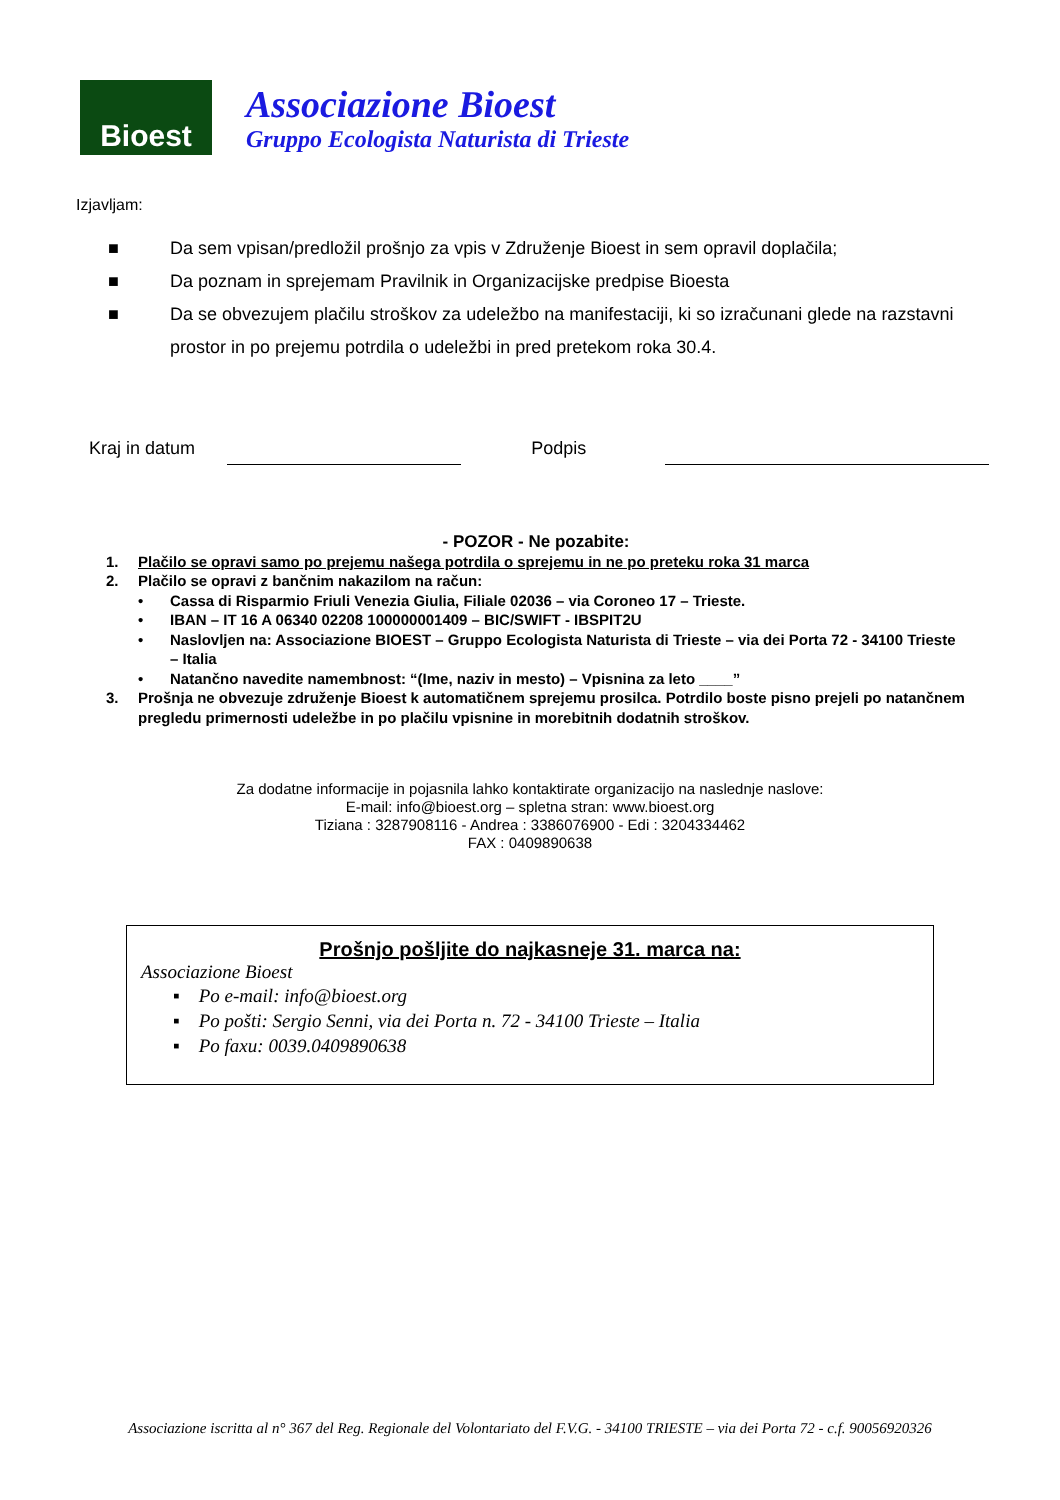Bioest
Associazione Bioest
Gruppo Ecologista Naturista di Trieste
Izjavljam:
■ Da sem vpisan/predložil prošnjo za vpis v Združenje Bioest in sem opravil doplačila;
■ Da poznam in sprejemam Pravilnik in Organizacijske predpise Bioesta
■ Da se obvezujem plačilu stroškov za udeležbo na manifestaciji, ki so izračunani glede na razstavni prostor in po prejemu potrdila o udeležbi in pred pretekom roka 30.4.
Kraj in datum Podpis
- POZOR - Ne pozabite:
1. Plačilo se opravi samo po prejemu našega potrdila o sprejemu in ne po preteku roka 31 marca
2. Plačilo se opravi z bančnim nakazilom na račun:
• Cassa di Risparmio Friuli Venezia Giulia, Filiale 02036 – via Coroneo 17 – Trieste.
• IBAN – IT 16 A 06340 02208 100000001409 – BIC/SWIFT - IBSPIT2U
• Naslovljen na: Associazione BIOEST – Gruppo Ecologista Naturista di Trieste – via dei Porta 72 - 34100 Trieste – Italia
• Natančno navedite namembnost: “(Ime, naziv in mesto) – Vpisnina za leto ____”
3. Prošnja ne obvezuje združenje Bioest k automatičnem sprejemu prosilca. Potrdilo boste pisno prejeli po natančnem pregledu primernosti udeležbe in po plačilu vpisnine in morebitnih dodatnih stroškov.
Za dodatne informacije in pojasnila lahko kontaktirate organizacijo na naslednje naslove:
E-mail: info@bioest.org – spletna stran: www.bioest.org
Tiziana : 3287908116 - Andrea : 3386076900 - Edi : 3204334462
FAX : 0409890638
Prošnjo pošljite do najkasneje 31. marca na:
Associazione Bioest
▪ Po e-mail: info@bioest.org
▪ Po pošti: Sergio Senni, via dei Porta n. 72 - 34100 Trieste – Italia
▪ Po faxu: 0039.0409890638
Associazione iscritta al n° 367 del Reg. Regionale del Volontariato del F.V.G. - 34100 TRIESTE – via dei Porta 72 - c.f. 90056920326